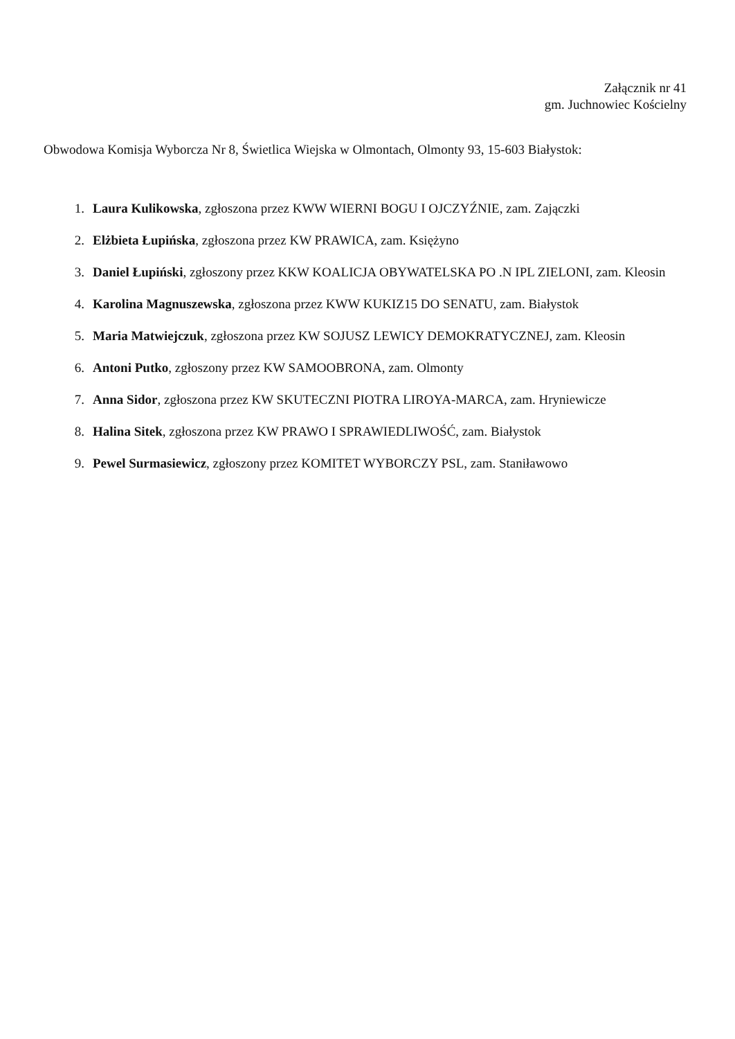Załącznik nr 41
gm. Juchnowiec Kościelny
Obwodowa Komisja Wyborcza Nr 8, Świetlica Wiejska w Olmontach, Olmonty 93, 15-603 Białystok:
1. Laura Kulikowska, zgłoszona przez KWW WIERNI BOGU I OJCZYŹNIE, zam. Zajączki
2. Elżbieta Łupińska, zgłoszona przez KW PRAWICA, zam. Księżyno
3. Daniel Łupiński, zgłoszony przez KKW KOALICJA OBYWATELSKA PO .N IPL ZIELONI, zam. Kleosin
4. Karolina Magnuszewska, zgłoszona przez KWW KUKIZ15 DO SENATU, zam. Białystok
5. Maria Matwiejczuk, zgłoszona przez KW SOJUSZ LEWICY DEMOKRATYCZNEJ, zam. Kleosin
6. Antoni Putko, zgłoszony przez KW SAMOOBRONA, zam. Olmonty
7. Anna Sidor, zgłoszona przez KW SKUTECZNI PIOTRA LIROYA-MARCA, zam. Hryniewicze
8. Halina Sitek, zgłoszona przez KW PRAWO I SPRAWIEDLIWOŚĆ, zam. Białystok
9. Pewel Surmasiewicz, zgłoszony przez KOMITET WYBORCZY PSL, zam. Staniławowo